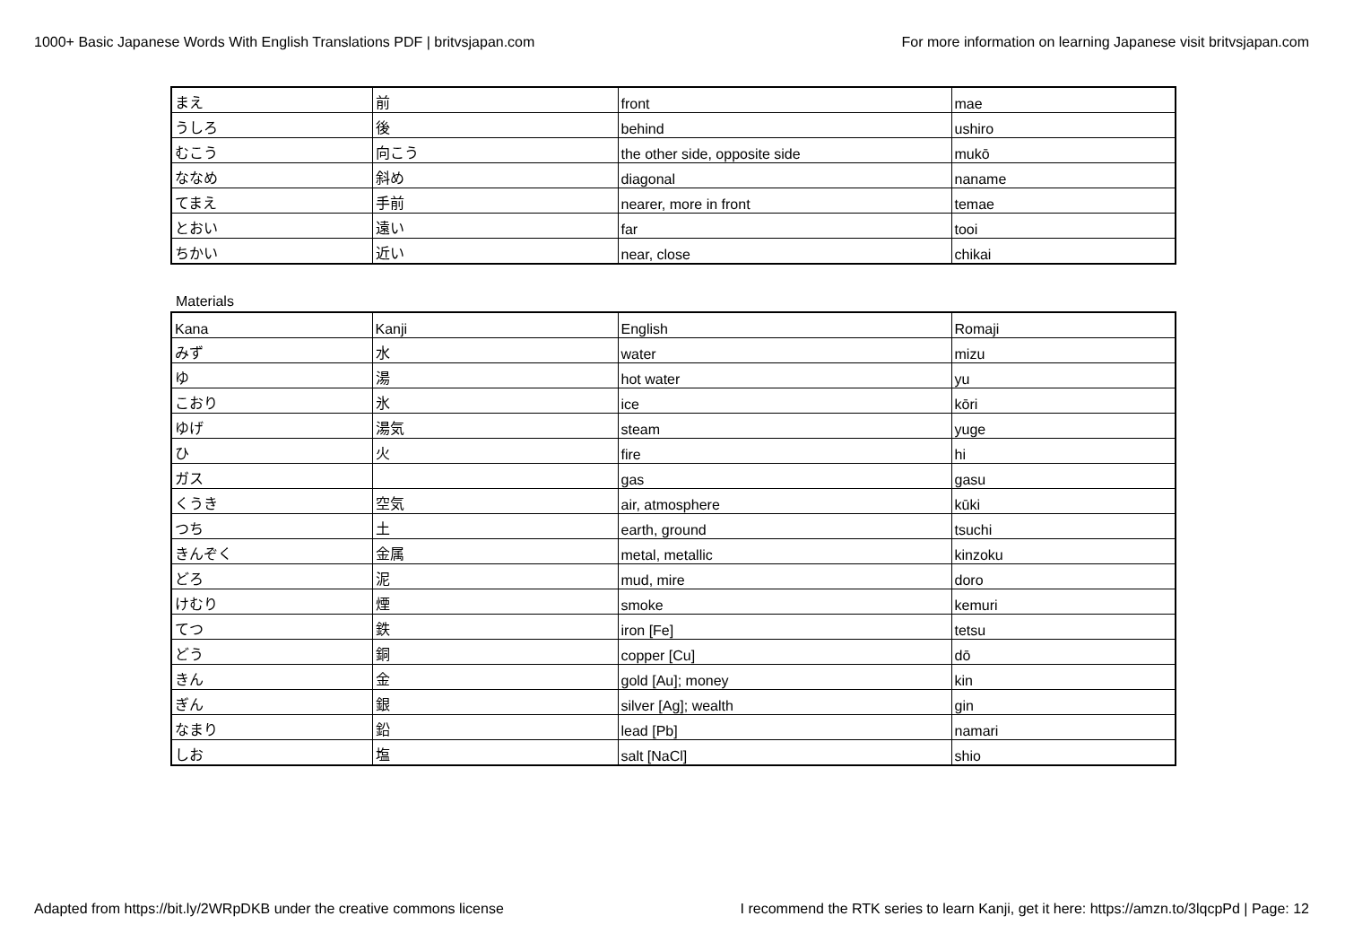1000+ Basic Japanese Words With English Translations PDF | britvsjapan.com For more information on learning Japanese visit britvsjapan.com
| まえ | 前 | front | mae |
| うしろ | 後 | behind | ushiro |
| むこう | 向こう | the other side, opposite side | mukō |
| ななめ | 斜め | diagonal | naname |
| てまえ | 手前 | nearer, more in front | temae |
| とおい | 遠い | far | tooi |
| ちかい | 近い | near, close | chikai |
Materials
| Kana | Kanji | English | Romaji |
| みず | 水 | water | mizu |
| ゆ | 湯 | hot water | yu |
| こおり | 氷 | ice | kōri |
| ゆげ | 湯気 | steam | yuge |
| ひ | 火 | fire | hi |
| ガス | | gas | gasu |
| くうき | 空気 | air, atmosphere | kūki |
| つち | 土 | earth, ground | tsuchi |
| きんぞく | 金属 | metal, metallic | kinzoku |
| どろ | 泥 | mud, mire | doro |
| けむり | 煙 | smoke | kemuri |
| てつ | 鉄 | iron [Fe] | tetsu |
| どう | 銅 | copper [Cu] | dō |
| きん | 金 | gold [Au]; money | kin |
| ぎん | 銀 | silver [Ag]; wealth | gin |
| なまり | 鉛 | lead [Pb] | namari |
| しお | 塩 | salt [NaCl] | shio |
Adapted from https://bit.ly/2WRpDKB under the creative commons license I recommend the RTK series to learn Kanji, get it here: https://amzn.to/3lqcpPd | Page: 12